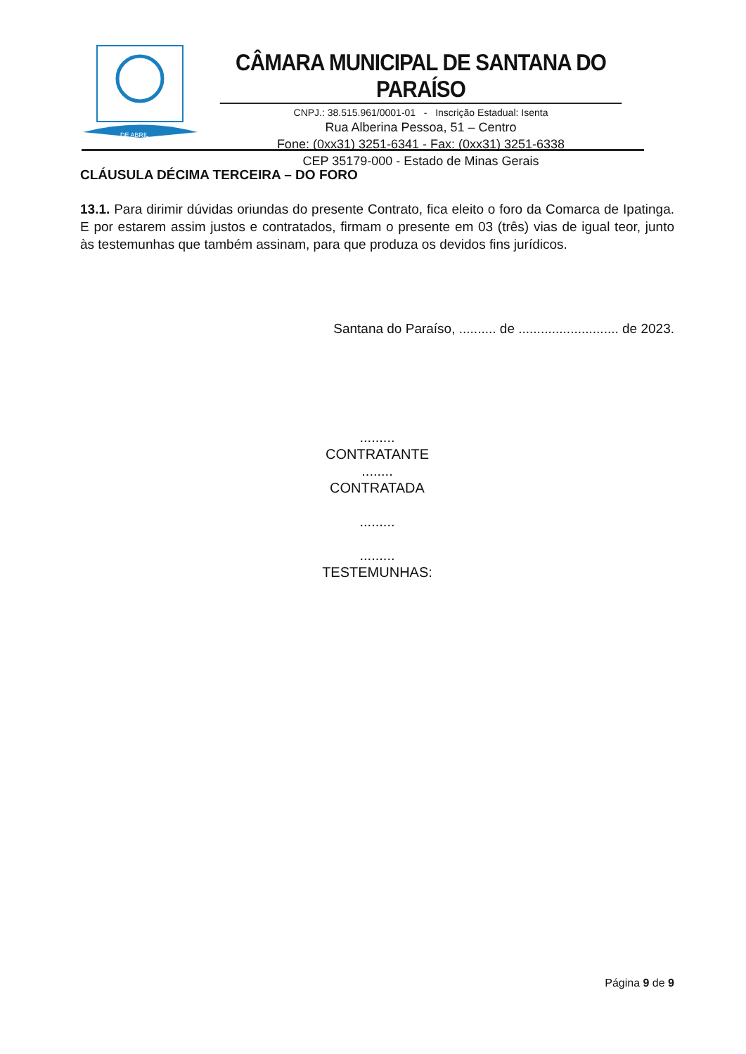DE ABRIL
CÂMARA MUNICIPAL DE SANTANA DO PARAÍSO
CNPJ.: 38.515.961/0001-01 - Inscrição Estadual: Isenta
Rua Alberina Pessoa, 51 – Centro
Fone: (0xx31) 3251-6341 - Fax: (0xx31) 3251-6338
CEP 35179-000 - Estado de Minas Gerais
CLÁUSULA DÉCIMA TERCEIRA – DO FORO
13.1. Para dirimir dúvidas oriundas do presente Contrato, fica eleito o foro da Comarca de Ipatinga. E por estarem assim justos e contratados, firmam o presente em 03 (três) vias de igual teor, junto às testemunhas que também assinam, para que produza os devidos fins jurídicos.
Santana do Paraíso, .......... de ........................... de 2023.
.........
CONTRATANTE
........
CONTRATADA
.........
.........
TESTEMUNHAS:
Página 9 de 9